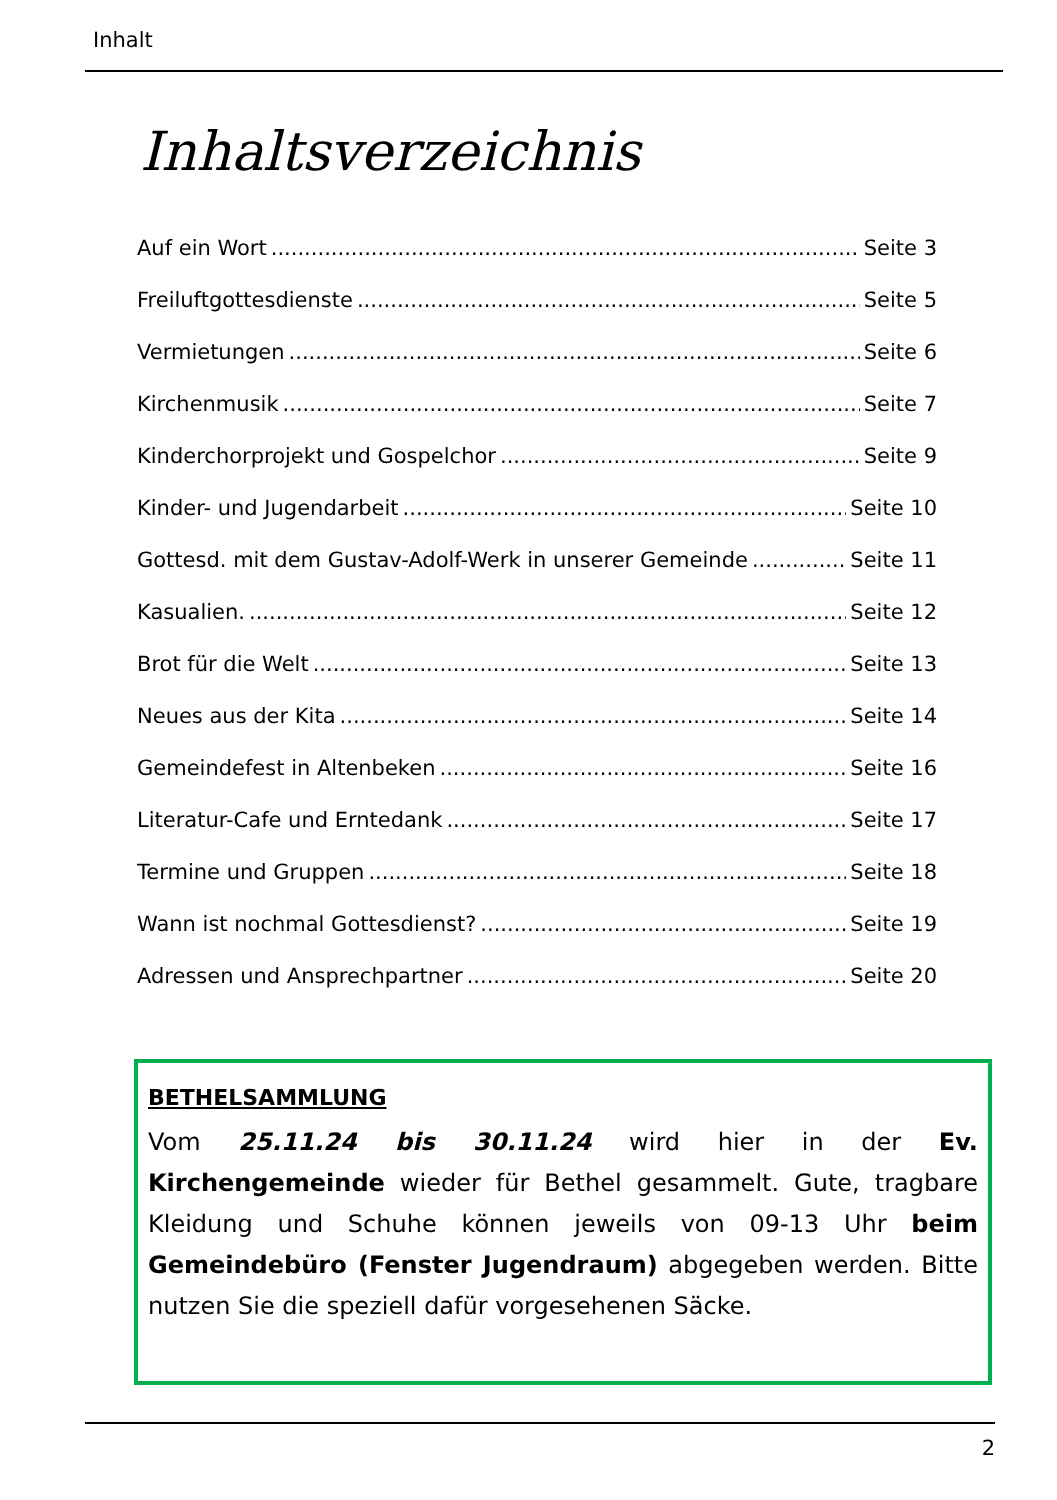Inhalt
Inhaltsverzeichnis
Auf ein Wort Seite 3
Freiluftgottesdienste Seite 5
Vermietungen Seite 6
Kirchenmusik Seite 7
Kinderchorprojekt und Gospelchor Seite 9
Kinder- und Jugendarbeit Seite 10
Gottesd. mit dem Gustav-Adolf-Werk in unserer Gemeinde Seite 11
Kasualien. Seite 12
Brot für die Welt Seite 13
Neues aus der Kita Seite 14
Gemeindefest in Altenbeken Seite 16
Literatur-Cafe und Erntedank Seite 17
Termine und Gruppen Seite 18
Wann ist nochmal Gottesdienst? Seite 19
Adressen und Ansprechpartner Seite 20
BETHELSAMMLUNG
Vom 25.11.24 bis 30.11.24 wird hier in der Ev. Kirchengemeinde wieder für Bethel gesammelt. Gute, tragbare Kleidung und Schuhe können jeweils von 09-13 Uhr beim Gemeindebüro (Fenster Jugendraum) abgegeben werden. Bitte nutzen Sie die speziell dafür vorgesehenen Säcke.
2